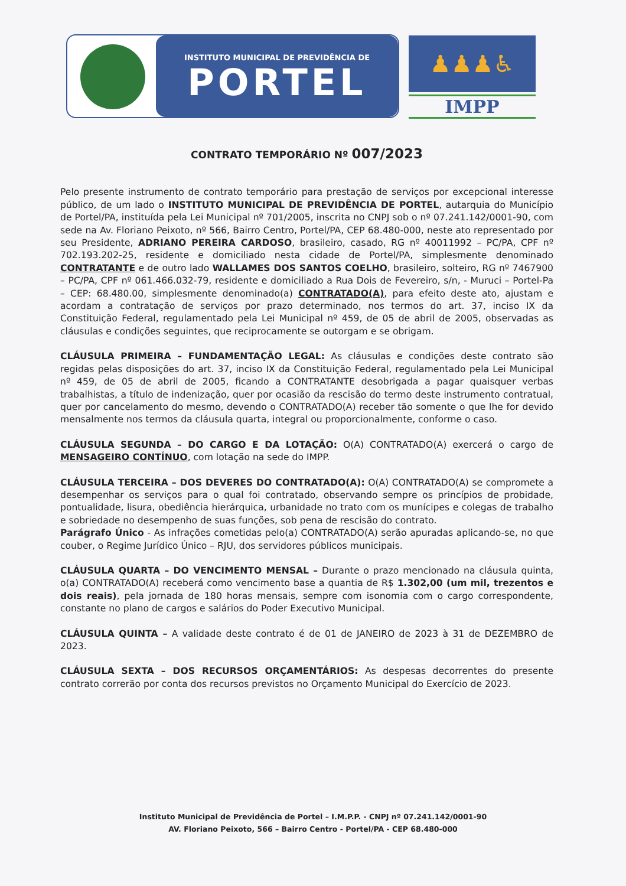INSTITUTO MUNICIPAL DE PREVIDÊNCIA DE
PORTEL
♟♟♟♿
IMPP
CONTRATO TEMPORÁRIO Nº 007/2023
Pelo presente instrumento de contrato temporário para prestação de serviços por excepcional interesse público, de um lado o INSTITUTO MUNICIPAL DE PREVIDÊNCIA DE PORTEL, autarquia do Município de Portel/PA, instituída pela Lei Municipal nº 701/2005, inscrita no CNPJ sob o nº 07.241.142/0001-90, com sede na Av. Floriano Peixoto, nº 566, Bairro Centro, Portel/PA, CEP 68.480-000, neste ato representado por seu Presidente, ADRIANO PEREIRA CARDOSO, brasileiro, casado, RG nº 40011992 – PC/PA, CPF nº 702.193.202-25, residente e domiciliado nesta cidade de Portel/PA, simplesmente denominado CONTRATANTE e de outro lado WALLAMES DOS SANTOS COELHO, brasileiro, solteiro, RG nº 7467900 – PC/PA, CPF nº 061.466.032-79, residente e domiciliado a Rua Dois de Fevereiro, s/n, - Muruci – Portel-Pa – CEP: 68.480.00, simplesmente denominado(a) CONTRATADO(A), para efeito deste ato, ajustam e acordam a contratação de serviços por prazo determinado, nos termos do art. 37, inciso IX da Constituição Federal, regulamentado pela Lei Municipal nº 459, de 05 de abril de 2005, observadas as cláusulas e condições seguintes, que reciprocamente se outorgam e se obrigam.
CLÁUSULA PRIMEIRA – FUNDAMENTAÇÃO LEGAL: As cláusulas e condições deste contrato são regidas pelas disposições do art. 37, inciso IX da Constituição Federal, regulamentado pela Lei Municipal nº 459, de 05 de abril de 2005, ficando a CONTRATANTE desobrigada a pagar quaisquer verbas trabalhistas, a título de indenização, quer por ocasião da rescisão do termo deste instrumento contratual, quer por cancelamento do mesmo, devendo o CONTRATADO(A) receber tão somente o que lhe for devido mensalmente nos termos da cláusula quarta, integral ou proporcionalmente, conforme o caso.
CLÁUSULA SEGUNDA – DO CARGO E DA LOTAÇÃO: O(A) CONTRATADO(A) exercerá o cargo de MENSAGEIRO CONTÍNUO, com lotação na sede do IMPP.
CLÁUSULA TERCEIRA – DOS DEVERES DO CONTRATADO(A): O(A) CONTRATADO(A) se compromete a desempenhar os serviços para o qual foi contratado, observando sempre os princípios de probidade, pontualidade, lisura, obediência hierárquica, urbanidade no trato com os munícipes e colegas de trabalho e sobriedade no desempenho de suas funções, sob pena de rescisão do contrato.
Parágrafo Único - As infrações cometidas pelo(a) CONTRATADO(A) serão apuradas aplicando-se, no que couber, o Regime Jurídico Único – RJU, dos servidores públicos municipais.
CLÁUSULA QUARTA – DO VENCIMENTO MENSAL – Durante o prazo mencionado na cláusula quinta, o(a) CONTRATADO(A) receberá como vencimento base a quantia de R$ 1.302,00 (um mil, trezentos e dois reais), pela jornada de 180 horas mensais, sempre com isonomia com o cargo correspondente, constante no plano de cargos e salários do Poder Executivo Municipal.
CLÁUSULA QUINTA – A validade deste contrato é de 01 de JANEIRO de 2023 à 31 de DEZEMBRO de 2023.
CLÁUSULA SEXTA – DOS RECURSOS ORÇAMENTÁRIOS: As despesas decorrentes do presente contrato correrão por conta dos recursos previstos no Orçamento Municipal do Exercício de 2023.
Instituto Municipal de Previdência de Portel – I.M.P.P. - CNPJ nº 07.241.142/0001-90
AV. Floriano Peixoto, 566 – Bairro Centro - Portel/PA - CEP 68.480-000